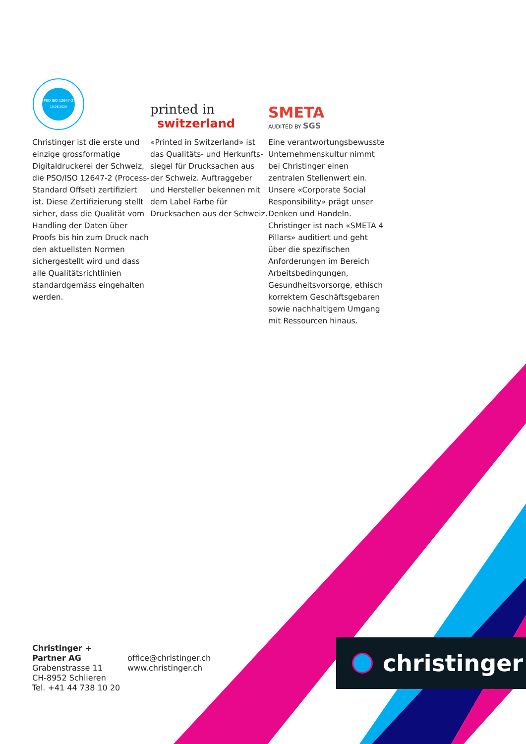PSO ISO 12647-2
10.08.2020
Christinger ist die erste und einzige grossformatige Digitaldruckerei der Schweiz, die PSO/ISO 12647-2 (Process-Standard Offset) zertifiziert ist. Diese Zertifizierung stellt sicher, dass die Qualität vom Handling der Daten über Proofs bis hin zum Druck nach den aktuellsten Normen sicher­gestellt wird und dass alle Qualitätsrichtlinien standard­gemäss eingehalten werden.
printed in
switzerland
«Printed in Switzerland» ist das Qualitäts- und Herkunfts­siegel für Drucksachen aus der Schweiz. Auftraggeber und Hersteller bekennen mit dem Label Farbe für Drucksachen aus der Schweiz.
SMETA
AUDITED BY SGS
Eine verantwortungsbewusste Unternehmenskultur nimmt bei Christinger einen zentralen Stel­lenwert ein. Unsere «Corporate Social Responsibility» prägt unser Denken und Handeln. Christinger ist nach «SMETA 4 Pillars» auditiert und geht über die spezifischen Anforderungen im Bereich Arbeitsbedingungen, Gesundheitsvorsorge, ethisch korrektem Geschäftsgebaren sowie nachhaltigem Umgang mit Ressourcen hinaus.
Christinger + Partner AG
Grabenstrasse 11
CH-8952 Schlieren
Tel. +41 44 738 10 20
office@christinger.ch
www.christinger.ch
christinger